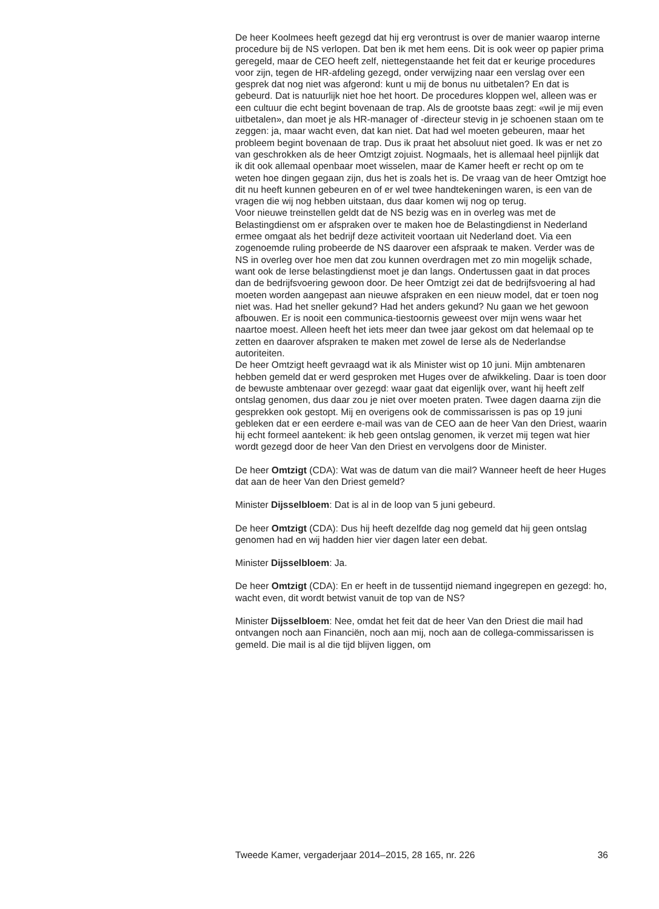De heer Koolmees heeft gezegd dat hij erg verontrust is over de manier waarop interne procedure bij de NS verlopen. Dat ben ik met hem eens. Dit is ook weer op papier prima geregeld, maar de CEO heeft zelf, niettegenstaande het feit dat er keurige procedures voor zijn, tegen de HR-afdeling gezegd, onder verwijzing naar een verslag over een gesprek dat nog niet was afgerond: kunt u mij de bonus nu uitbetalen? En dat is gebeurd. Dat is natuurlijk niet hoe het hoort. De procedures kloppen wel, alleen was er een cultuur die echt begint bovenaan de trap. Als de grootste baas zegt: «wil je mij even uitbetalen», dan moet je als HR-manager of -directeur stevig in je schoenen staan om te zeggen: ja, maar wacht even, dat kan niet. Dat had wel moeten gebeuren, maar het probleem begint bovenaan de trap. Dus ik praat het absoluut niet goed. Ik was er net zo van geschrokken als de heer Omtzigt zojuist. Nogmaals, het is allemaal heel pijnlijk dat ik dit ook allemaal openbaar moet wisselen, maar de Kamer heeft er recht op om te weten hoe dingen gegaan zijn, dus het is zoals het is. De vraag van de heer Omtzigt hoe dit nu heeft kunnen gebeuren en of er wel twee handtekeningen waren, is een van de vragen die wij nog hebben uitstaan, dus daar komen wij nog op terug.
Voor nieuwe treinstellen geldt dat de NS bezig was en in overleg was met de Belastingdienst om er afspraken over te maken hoe de Belastingdienst in Nederland ermee omgaat als het bedrijf deze activiteit voortaan uit Nederland doet. Via een zogenoemde ruling probeerde de NS daarover een afspraak te maken. Verder was de NS in overleg over hoe men dat zou kunnen overdragen met zo min mogelijk schade, want ook de Ierse belastingdienst moet je dan langs. Ondertussen gaat in dat proces dan de bedrijfsvoering gewoon door. De heer Omtzigt zei dat de bedrijfsvoering al had moeten worden aangepast aan nieuwe afspraken en een nieuw model, dat er toen nog niet was. Had het sneller gekund? Had het anders gekund? Nu gaan we het gewoon afbouwen. Er is nooit een communica-tiestoornis geweest over mijn wens waar het naartoe moest. Alleen heeft het iets meer dan twee jaar gekost om dat helemaal op te zetten en daarover afspraken te maken met zowel de Ierse als de Nederlandse autoriteiten.
De heer Omtzigt heeft gevraagd wat ik als Minister wist op 10 juni. Mijn ambtenaren hebben gemeld dat er werd gesproken met Huges over de afwikkeling. Daar is toen door de bewuste ambtenaar over gezegd: waar gaat dat eigenlijk over, want hij heeft zelf ontslag genomen, dus daar zou je niet over moeten praten. Twee dagen daarna zijn die gesprekken ook gestopt. Mij en overigens ook de commissarissen is pas op 19 juni gebleken dat er een eerdere e-mail was van de CEO aan de heer Van den Driest, waarin hij echt formeel aantekent: ik heb geen ontslag genomen, ik verzet mij tegen wat hier wordt gezegd door de heer Van den Driest en vervolgens door de Minister.
De heer Omtzigt (CDA): Wat was de datum van die mail? Wanneer heeft de heer Huges dat aan de heer Van den Driest gemeld?
Minister Dijsselbloem: Dat is al in de loop van 5 juni gebeurd.
De heer Omtzigt (CDA): Dus hij heeft dezelfde dag nog gemeld dat hij geen ontslag genomen had en wij hadden hier vier dagen later een debat.
Minister Dijsselbloem: Ja.
De heer Omtzigt (CDA): En er heeft in de tussentijd niemand ingegrepen en gezegd: ho, wacht even, dit wordt betwist vanuit de top van de NS?
Minister Dijsselbloem: Nee, omdat het feit dat de heer Van den Driest die mail had ontvangen noch aan Financiën, noch aan mij, noch aan de collega-commissarissen is gemeld. Die mail is al die tijd blijven liggen, om
Tweede Kamer, vergaderjaar 2014–2015, 28 165, nr. 226 36